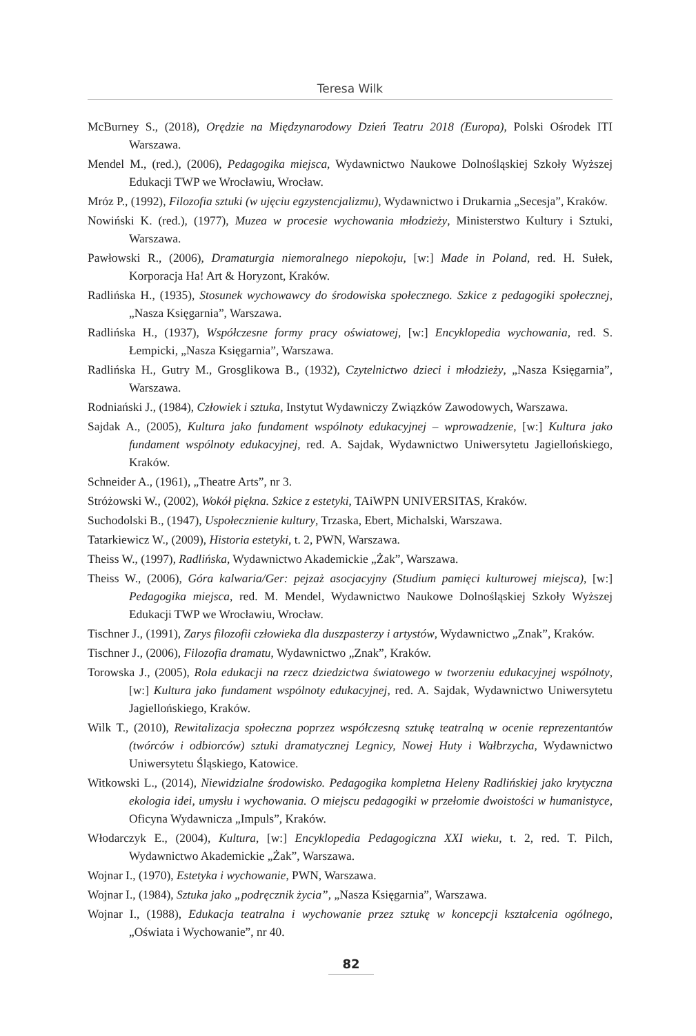Teresa Wilk
McBurney S., (2018), Orędzie na Międzynarodowy Dzień Teatru 2018 (Europa), Polski Ośrodek ITI Warszawa.
Mendel M., (red.), (2006), Pedagogika miejsca, Wydawnictwo Naukowe Dolnośląskiej Szkoły Wyższej Edukacji TWP we Wrocławiu, Wrocław.
Mróz P., (1992), Filozofia sztuki (w ujęciu egzystencjalizmu), Wydawnictwo i Drukarnia „Secesja”, Kraków.
Nowiński K. (red.), (1977), Muzea w procesie wychowania młodzieży, Ministerstwo Kultury i Sztuki, Warszawa.
Pawłowski R., (2006), Dramaturgia niemoralnego niepokoju, [w:] Made in Poland, red. H. Sułek, Korporacja Ha! Art & Horyzont, Kraków.
Radlińska H., (1935), Stosunek wychowawcy do środowiska społecznego. Szkice z pedagogiki społecznej, „Nasza Księgarnia”, Warszawa.
Radlińska H., (1937), Współczesne formy pracy oświatowej, [w:] Encyklopedia wychowania, red. S. Łempicki, „Nasza Księgarnia”, Warszawa.
Radlińska H., Gutry M., Grosglikowa B., (1932), Czytelnictwo dzieci i młodzieży, „Nasza Księgarnia”, Warszawa.
Rodniański J., (1984), Człowiek i sztuka, Instytut Wydawniczy Związków Zawodowych, Warszawa.
Sajdak A., (2005), Kultura jako fundament wspólnoty edukacyjnej – wprowadzenie, [w:] Kultura jako fundament wspólnoty edukacyjnej, red. A. Sajdak, Wydawnictwo Uniwersytetu Jagiellońskiego, Kraków.
Schneider A., (1961), „Theatre Arts”, nr 3.
Stróżowski W., (2002), Wokół piękna. Szkice z estetyki, TAiWPN UNIVERSITAS, Kraków.
Suchodolski B., (1947), Uspołecznienie kultury, Trzaska, Ebert, Michalski, Warszawa.
Tatarkiewicz W., (2009), Historia estetyki, t. 2, PWN, Warszawa.
Theiss W., (1997), Radlińska, Wydawnictwo Akademickie „Żak”, Warszawa.
Theiss W., (2006), Góra kalwaria/Ger: pejzaż asocjacyjny (Studium pamięci kulturowej miejsca), [w:] Pedagogika miejsca, red. M. Mendel, Wydawnictwo Naukowe Dolnośląskiej Szkoły Wyższej Edukacji TWP we Wrocławiu, Wrocław.
Tischner J., (1991), Zarys filozofii człowieka dla duszpasterzy i artystów, Wydawnictwo „Znak”, Kraków.
Tischner J., (2006), Filozofia dramatu, Wydawnictwo „Znak”, Kraków.
Torowska J., (2005), Rola edukacji na rzecz dziedzictwa światowego w tworzeniu edukacyjnej wspólnoty, [w:] Kultura jako fundament wspólnoty edukacyjnej, red. A. Sajdak, Wydawnictwo Uniwersytetu Jagiellońskiego, Kraków.
Wilk T., (2010), Rewitalizacja społeczna poprzez współczesną sztukę teatralną w ocenie reprezentantów (twórców i odbiorców) sztuki dramatycznej Legnicy, Nowej Huty i Wałbrzycha, Wydawnictwo Uniwersytetu Śląskiego, Katowice.
Witkowski L., (2014), Niewidzialne środowisko. Pedagogika kompletna Heleny Radlińskiej jako krytyczna ekologia idei, umysłu i wychowania. O miejscu pedagogiki w przełomie dwoistości w humanistyce, Oficyna Wydawnicza „Impuls”, Kraków.
Włodarczyk E., (2004), Kultura, [w:] Encyklopedia Pedagogiczna XXI wieku, t. 2, red. T. Pilch, Wydawnictwo Akademickie „Żak”, Warszawa.
Wojnar I., (1970), Estetyka i wychowanie, PWN, Warszawa.
Wojnar I., (1984), Sztuka jako „podręcznik życia”, „Nasza Księgarnia”, Warszawa.
Wojnar I., (1988), Edukacja teatralna i wychowanie przez sztukę w koncepcji kształcenia ogólnego, „Oświata i Wychowanie”, nr 40.
82